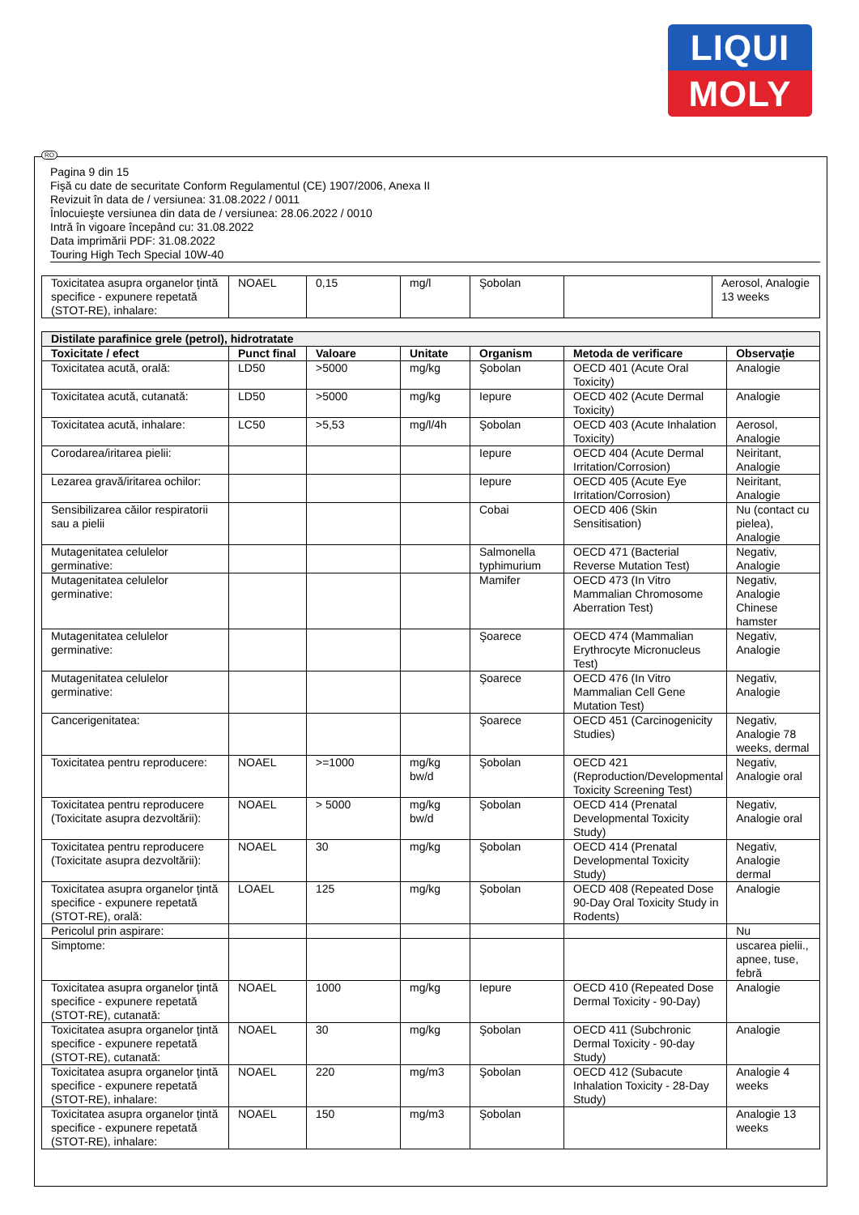LIQUI
MOLY
RO
Pagina 9 din 15
Fişă cu date de securitate Conform Regulamentul (CE) 1907/2006, Anexa II
Revizuit în data de / versiunea: 31.08.2022 / 0011
Înlocuieşte versiunea din data de / versiunea: 28.06.2022 / 0010
Intră în vigoare începând cu: 31.08.2022
Data imprimării PDF: 31.08.2022
Touring High Tech Special 10W-40
| Toxicitatea asupra organelor ţintă specifice - expunere repetată (STOT-RE), inhalare: | NOAEL | 0,15 | mg/l | Şobolan | | Aerosol, Analogie 13 weeks |
| Distilate parafinice grele (petrol), hidrotratate | | | | | | |
| Toxicitate / efect | Punct final | Valoare | Unitate | Organism | Metoda de verificare | Observaţie |
| Toxicitatea acută, orală: | LD50 | >5000 | mg/kg | Şobolan | OECD 401 (Acute Oral Toxicity) | Analogie |
| Toxicitatea acută, cutanată: | LD50 | >5000 | mg/kg | Iepure | OECD 402 (Acute Dermal Toxicity) | Analogie |
| Toxicitatea acută, inhalare: | LC50 | >5,53 | mg/l/4h | Şobolan | OECD 403 (Acute Inhalation Toxicity) | Aerosol, Analogie |
| Corodarea/iritarea pielii: | | | | Iepure | OECD 404 (Acute Dermal Irritation/Corrosion) | Neiritant, Analogie |
| Lezarea gravă/iritarea ochilor: | | | | Iepure | OECD 405 (Acute Eye Irritation/Corrosion) | Neiritant, Analogie |
| Sensibilizarea căilor respiratorii sau a pielii | | | | Cobai | OECD 406 (Skin Sensitisation) | Nu (contact cu pielea), Analogie |
| Mutagenitatea celulelor germinative: | | | | Salmonella typhimurium | OECD 471 (Bacterial Reverse Mutation Test) | Negativ, Analogie |
| Mutagenitatea celulelor germinative: | | | | Mamifer | OECD 473 (In Vitro Mammalian Chromosome Aberration Test) | Negativ, Analogie Chinese hamster |
| Mutagenitatea celulelor germinative: | | | | Şoarece | OECD 474 (Mammalian Erythrocyte Micronucleus Test) | Negativ, Analogie |
| Mutagenitatea celulelor germinative: | | | | Şoarece | OECD 476 (In Vitro Mammalian Cell Gene Mutation Test) | Negativ, Analogie |
| Cancerigenitatea: | | | | Şoarece | OECD 451 (Carcinogenicity Studies) | Negativ, Analogie 78 weeks, dermal |
| Toxicitatea pentru reproducere: | NOAEL | >=1000 | mg/kg bw/d | Şobolan | OECD 421 (Reproduction/Developmental Toxicity Screening Test) | Negativ, Analogie oral |
| Toxicitatea pentru reproducere (Toxicitate asupra dezvoltării): | NOAEL | > 5000 | mg/kg bw/d | Şobolan | OECD 414 (Prenatal Developmental Toxicity Study) | Negativ, Analogie oral |
| Toxicitatea pentru reproducere (Toxicitate asupra dezvoltării): | NOAEL | 30 | mg/kg | Şobolan | OECD 414 (Prenatal Developmental Toxicity Study) | Negativ, Analogie dermal |
| Toxicitatea asupra organelor ţintă specifice - expunere repetată (STOT-RE), orală: | LOAEL | 125 | mg/kg | Şobolan | OECD 408 (Repeated Dose 90-Day Oral Toxicity Study in Rodents) | Analogie |
| Pericolul prin aspirare: | | | | | | Nu |
| Simptome: | | | | | | uscarea pielii., apnee, tuse, febră |
| Toxicitatea asupra organelor ţintă specifice - expunere repetată (STOT-RE), cutanată: | NOAEL | 1000 | mg/kg | Iepure | OECD 410 (Repeated Dose Dermal Toxicity - 90-Day) | Analogie |
| Toxicitatea asupra organelor ţintă specifice - expunere repetată (STOT-RE), cutanată: | NOAEL | 30 | mg/kg | Şobolan | OECD 411 (Subchronic Dermal Toxicity - 90-day Study) | Analogie |
| Toxicitatea asupra organelor ţintă specifice - expunere repetată (STOT-RE), inhalare: | NOAEL | 220 | mg/m3 | Şobolan | OECD 412 (Subacute Inhalation Toxicity - 28-Day Study) | Analogie 4 weeks |
| Toxicitatea asupra organelor ţintă specifice - expunere repetată (STOT-RE), inhalare: | NOAEL | 150 | mg/m3 | Şobolan | | Analogie 13 weeks |